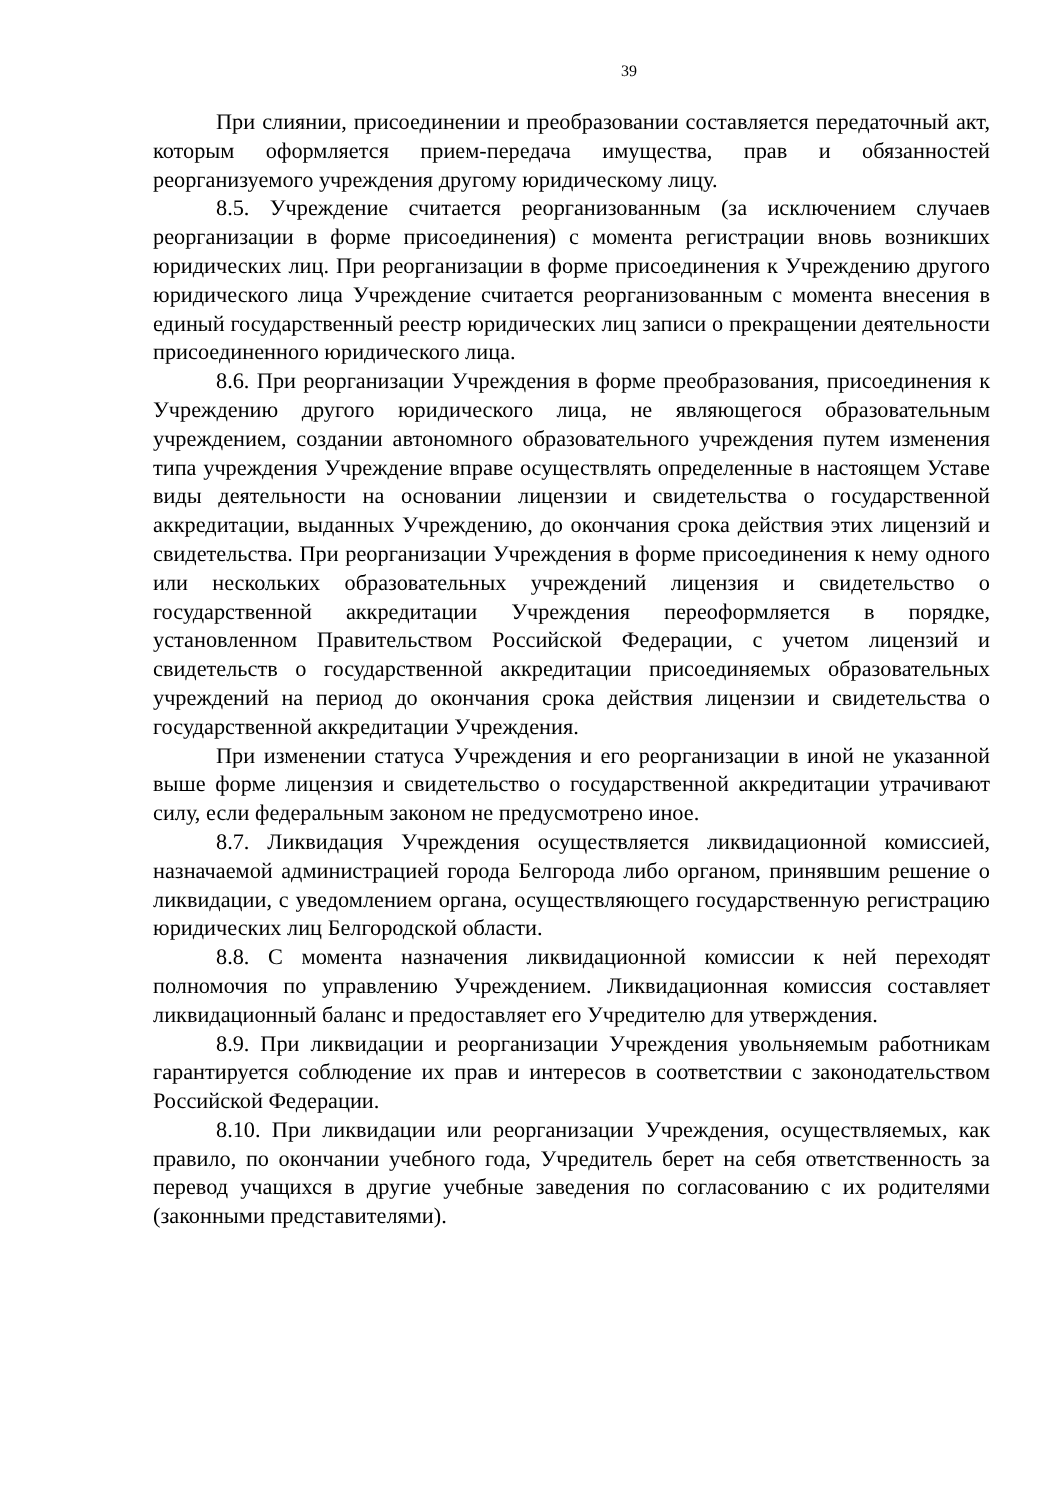39
При слиянии, присоединении и преобразовании составляется передаточный акт, которым оформляется прием-передача имущества, прав и обязанностей реорганизуемого учреждения другому юридическому лицу.
8.5. Учреждение считается реорганизованным (за исключением случаев реорганизации в форме присоединения) с момента регистрации вновь возникших юридических лиц. При реорганизации в форме присоединения к Учреждению другого юридического лица Учреждение считается реорганизованным с момента внесения в единый государственный реестр юридических лиц записи о прекращении деятельности присоединенного юридического лица.
8.6. При реорганизации Учреждения в форме преобразования, присоединения к Учреждению другого юридического лица, не являющегося образовательным учреждением, создании автономного образовательного учреждения путем изменения типа учреждения Учреждение вправе осуществлять определенные в настоящем Уставе виды деятельности на основании лицензии и свидетельства о государственной аккредитации, выданных Учреждению, до окончания срока действия этих лицензий и свидетельства. При реорганизации Учреждения в форме присоединения к нему одного или нескольких образовательных учреждений лицензия и свидетельство о государственной аккредитации Учреждения переоформляется в порядке, установленном Правительством Российской Федерации, с учетом лицензий и свидетельств о государственной аккредитации присоединяемых образовательных учреждений на период до окончания срока действия лицензии и свидетельства о государственной аккредитации Учреждения.
При изменении статуса Учреждения и его реорганизации в иной не указанной выше форме лицензия и свидетельство о государственной аккредитации утрачивают силу, если федеральным законом не предусмотрено иное.
8.7. Ликвидация Учреждения осуществляется ликвидационной комиссией, назначаемой администрацией города Белгорода либо органом, принявшим решение о ликвидации, с уведомлением органа, осуществляющего государственную регистрацию юридических лиц Белгородской области.
8.8. С момента назначения ликвидационной комиссии к ней переходят полномочия по управлению Учреждением. Ликвидационная комиссия составляет ликвидационный баланс и предоставляет его Учредителю для утверждения.
8.9. При ликвидации и реорганизации Учреждения увольняемым работникам гарантируется соблюдение их прав и интересов в соответствии с законодательством Российской Федерации.
8.10. При ликвидации или реорганизации Учреждения, осуществляемых, как правило, по окончании учебного года, Учредитель берет на себя ответственность за перевод учащихся в другие учебные заведения по согласованию с их родителями (законными представителями).